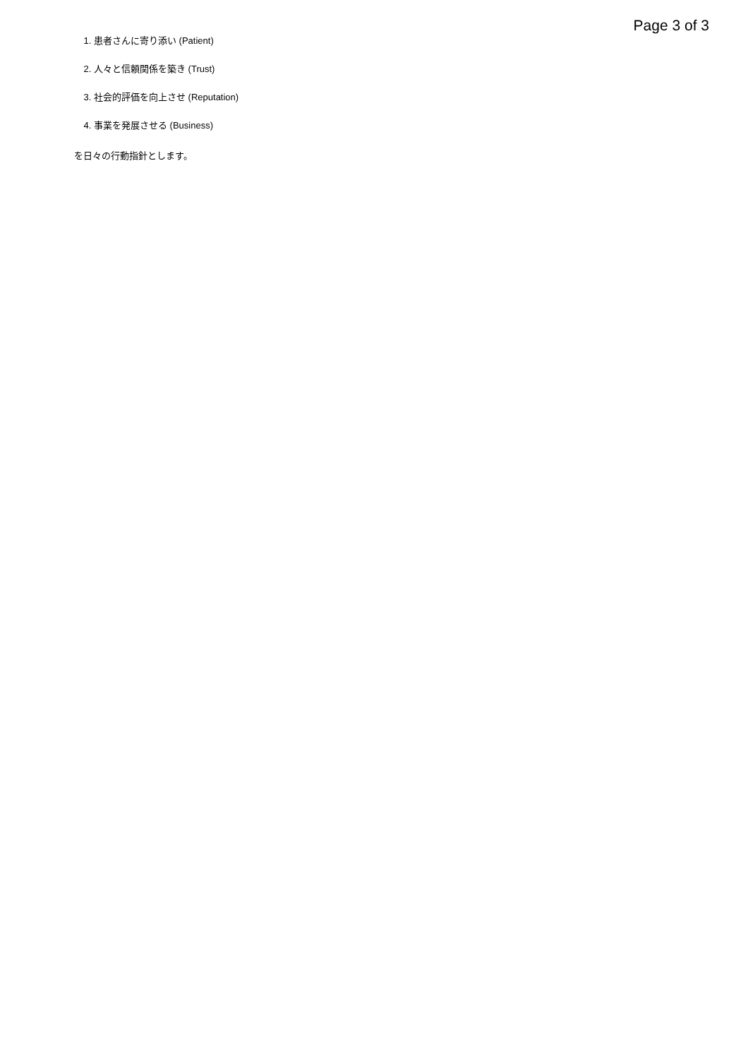Page 3 of 3
1. 患者さんに寄り添い (Patient)
2. 人々と信頼関係を築き (Trust)
3. 社会的評価を向上させ (Reputation)
4. 事業を発展させる (Business)
を日々の行動指針とします。